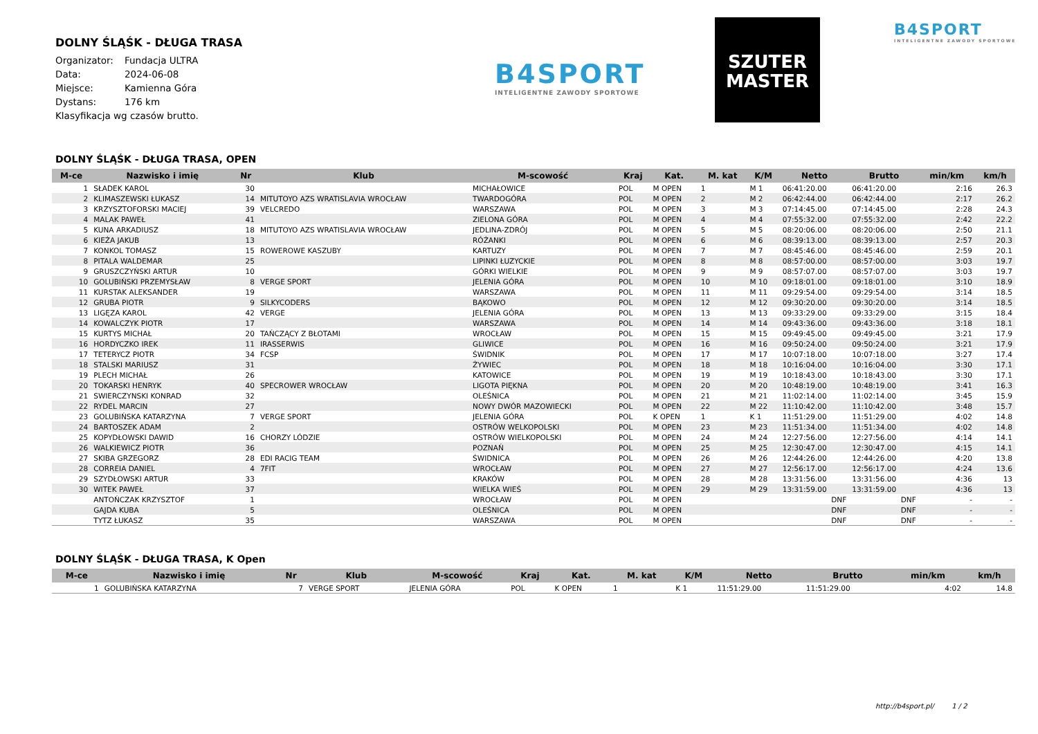DOLNY ŚLĄŚK - DŁUGA TRASA
Organizator: Fundacja ULTRA
Data: 2024-06-08
Miejsce: Kamienna Góra
Dystans: 176 km
Klasyfikacja wg czasów brutto.
B4SPORT
INTELIGENTNE ZAWODY SPORTOWE
SZUTER
MASTER
B4SPORT
INTELIGENTNE ZAWODY SPORTOWE
DOLNY ŚLĄŚK - DŁUGA TRASA, OPEN
| M-ce | Nazwisko i imię | Nr | Klub | M-scowość | Kraj | Kat. | M. kat | K/M | Netto | Brutto | min/km | km/h |
| --- | --- | --- | --- | --- | --- | --- | --- | --- | --- | --- | --- | --- |
| 1 | SŁADEK KAROL | 30 | | MICHAŁOWICE | POL | M OPEN | 1 | M 1 | 06:41:20.00 | 06:41:20.00 | 2:16 | 26.3 |
| 2 | KLIMASZEWSKI ŁUKASZ | 14 | MITUTOYO AZS WRATISLAVIA WROCŁAW | TWARDOGÓRA | POL | M OPEN | 2 | M 2 | 06:42:44.00 | 06:42:44.00 | 2:17 | 26.2 |
| 3 | KRZYSZTOFORSKI MACIEJ | 39 | VELCREDO | WARSZAWA | POL | M OPEN | 3 | M 3 | 07:14:45.00 | 07:14:45.00 | 2:28 | 24.3 |
| 4 | MALAK PAWEŁ | 41 | | ZIELONA GÓRA | POL | M OPEN | 4 | M 4 | 07:55:32.00 | 07:55:32.00 | 2:42 | 22.2 |
| 5 | KUNA ARKADIUSZ | 18 | MITUTOYO AZS WRATISLAVIA WROCŁAW | JEDLINA-ZDRÓJ | POL | M OPEN | 5 | M 5 | 08:20:06.00 | 08:20:06.00 | 2:50 | 21.1 |
| 6 | KIEŻA JAKUB | 13 | | RÓŻANKI | POL | M OPEN | 6 | M 6 | 08:39:13.00 | 08:39:13.00 | 2:57 | 20.3 |
| 7 | KONKOL TOMASZ | 15 | ROWEROWE KASZUBY | KARTUZY | POL | M OPEN | 7 | M 7 | 08:45:46.00 | 08:45:46.00 | 2:59 | 20.1 |
| 8 | PITALA WALDEMAR | 25 | | LIPINKI ŁUZYCKIE | POL | M OPEN | 8 | M 8 | 08:57:00.00 | 08:57:00.00 | 3:03 | 19.7 |
| 9 | GRUSZCZYŃSKI ARTUR | 10 | | GÓRKI WIELKIE | POL | M OPEN | 9 | M 9 | 08:57:07.00 | 08:57:07.00 | 3:03 | 19.7 |
| 10 | GOLUBIŃSKI PRZEMYSŁAW | 8 | VERGE SPORT | JELENIA GÓRA | POL | M OPEN | 10 | M 10 | 09:18:01.00 | 09:18:01.00 | 3:10 | 18.9 |
| 11 | KURSTAK ALEKSANDER | 19 | | WARSZAWA | POL | M OPEN | 11 | M 11 | 09:29:54.00 | 09:29:54.00 | 3:14 | 18.5 |
| 12 | GRUBA PIOTR | 9 | SILKYCODERS | BĄKOWO | POL | M OPEN | 12 | M 12 | 09:30:20.00 | 09:30:20.00 | 3:14 | 18.5 |
| 13 | LIGĘZA KAROL | 42 | VERGE | JELENIA GÓRA | POL | M OPEN | 13 | M 13 | 09:33:29.00 | 09:33:29.00 | 3:15 | 18.4 |
| 14 | KOWALCZYK PIOTR | 17 | | WARSZAWA | POL | M OPEN | 14 | M 14 | 09:43:36.00 | 09:43:36.00 | 3:18 | 18.1 |
| 15 | KURTYS MICHAŁ | 20 | TAŃCZĄCY Z BŁOTAMI | WROCŁAW | POL | M OPEN | 15 | M 15 | 09:49:45.00 | 09:49:45.00 | 3:21 | 17.9 |
| 16 | HORDYCZKO IREK | 11 | IRASSERWIS | GLIWICE | POL | M OPEN | 16 | M 16 | 09:50:24.00 | 09:50:24.00 | 3:21 | 17.9 |
| 17 | TETERYCZ PIOTR | 34 | FCSP | ŚWIDNIK | POL | M OPEN | 17 | M 17 | 10:07:18.00 | 10:07:18.00 | 3:27 | 17.4 |
| 18 | STALSKI MARIUSZ | 31 | | ŻYWIEC | POL | M OPEN | 18 | M 18 | 10:16:04.00 | 10:16:04.00 | 3:30 | 17.1 |
| 19 | PLECH MICHAŁ | 26 | | KATOWICE | POL | M OPEN | 19 | M 19 | 10:18:43.00 | 10:18:43.00 | 3:30 | 17.1 |
| 20 | TOKARSKI HENRYK | 40 | SPECROWER WROCŁAW | LIGOTA PIĘKNA | POL | M OPEN | 20 | M 20 | 10:48:19.00 | 10:48:19.00 | 3:41 | 16.3 |
| 21 | SWIERCZYNSKI KONRAD | 32 | | OLEŚNICA | POL | M OPEN | 21 | M 21 | 11:02:14.00 | 11:02:14.00 | 3:45 | 15.9 |
| 22 | RYDEL MARCIN | 27 | | NOWY DWÓR MAZOWIECKI | POL | M OPEN | 22 | M 22 | 11:10:42.00 | 11:10:42.00 | 3:48 | 15.7 |
| 23 | GOLUBIŃSKA KATARZYNA | 7 | VERGE SPORT | JELENIA GÓRA | POL | K OPEN | 1 | K 1 | 11:51:29.00 | 11:51:29.00 | 4:02 | 14.8 |
| 24 | BARTOSZEK ADAM | 2 | | OSTRÓW WELKOPOLSKI | POL | M OPEN | 23 | M 23 | 11:51:34.00 | 11:51:34.00 | 4:02 | 14.8 |
| 25 | KOPYDŁOWSKI DAWID | 16 | CHORZY LÓDZIE | OSTRÓW WIELKOPOLSKI | POL | M OPEN | 24 | M 24 | 12:27:56.00 | 12:27:56.00 | 4:14 | 14.1 |
| 26 | WALKIEWICZ PIOTR | 36 | | POZNAŃ | POL | M OPEN | 25 | M 25 | 12:30:47.00 | 12:30:47.00 | 4:15 | 14.1 |
| 27 | SKIBA GRZEGORZ | 28 | EDI RACIG TEAM | ŚWIDNICA | POL | M OPEN | 26 | M 26 | 12:44:26.00 | 12:44:26.00 | 4:20 | 13.8 |
| 28 | CORREIA DANIEL | 4 | 7FIT | WROCŁAW | POL | M OPEN | 27 | M 27 | 12:56:17.00 | 12:56:17.00 | 4:24 | 13.6 |
| 29 | SZYDŁOWSKI ARTUR | 33 | | KRAKÓW | POL | M OPEN | 28 | M 28 | 13:31:56.00 | 13:31:56.00 | 4:36 | 13 |
| 30 | WITEK PAWEŁ | 37 | | WIELKA WIEŚ | POL | M OPEN | 29 | M 29 | 13:31:59.00 | 13:31:59.00 | 4:36 | 13 |
| | ANTOŃCZAK KRZYSZTOF | 1 | | WROCŁAW | POL | M OPEN | | | DNF | DNF | - | - |
| | GAJDA KUBA | 5 | | OLEŚNICA | POL | M OPEN | | | DNF | DNF | - | - |
| | TYTZ ŁUKASZ | 35 | | WARSZAWA | POL | M OPEN | | | DNF | DNF | - | - |
DOLNY ŚLĄŚK - DŁUGA TRASA, K Open
| M-ce | Nazwisko i imię | Nr | Klub | M-scowość | Kraj | Kat. | M. kat | K/M | Netto | Brutto | min/km | km/h |
| --- | --- | --- | --- | --- | --- | --- | --- | --- | --- | --- | --- | --- |
| 1 | GOLUBIŃSKA KATARZYNA | 7 | VERGE SPORT | JELENIA GÓRA | POL | K OPEN | 1 | K 1 | 11:51:29.00 | 11:51:29.00 | 4:02 | 14.8 |
http://b4sport.pl/ 1 / 2